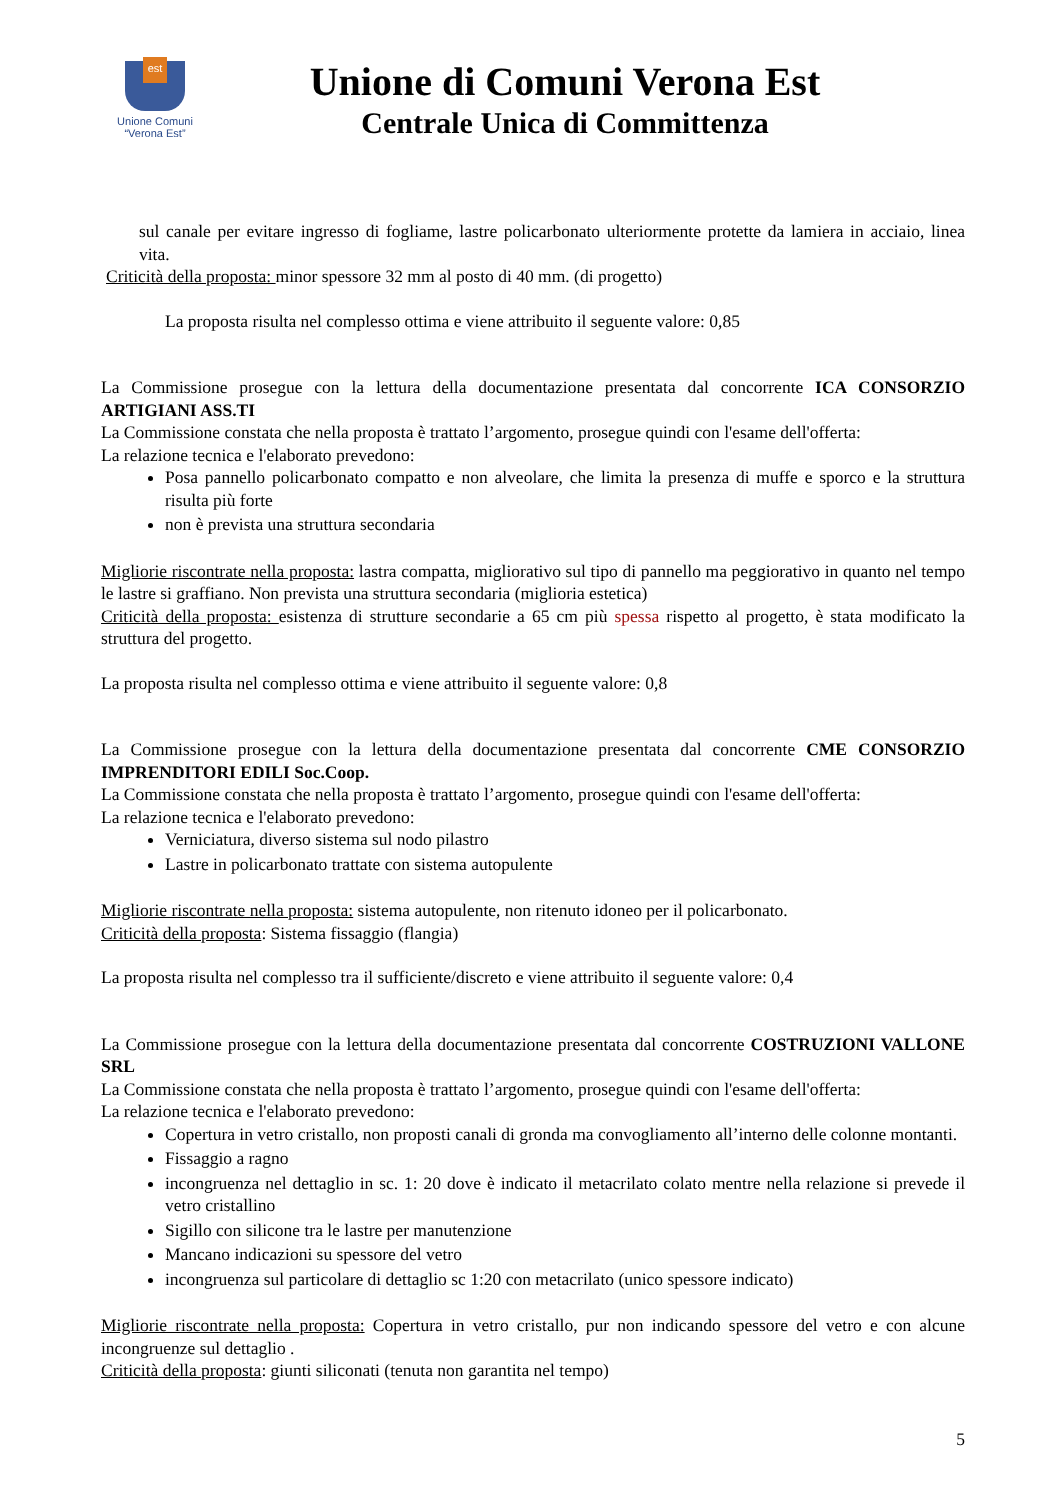est
Unione Comuni
“Verona Est”
Unione di Comuni Verona Est
Centrale Unica di Committenza
sul canale per evitare ingresso di fogliame, lastre policarbonato ulteriormente protette da lamiera in acciaio, linea vita.
Criticità della proposta: minor spessore 32 mm al posto di 40 mm. (di progetto)
La proposta risulta nel complesso ottima e viene attribuito il seguente valore: 0,85
La Commissione prosegue con la lettura della documentazione presentata dal concorrente ICA CONSORZIO ARTIGIANI ASS.TI
La Commissione constata che nella proposta è trattato l’argomento, prosegue quindi con l'esame dell'offerta:
La relazione tecnica e l'elaborato prevedono:
Posa pannello policarbonato compatto e non alveolare, che limita la presenza di muffe e sporco e la struttura risulta più forte
non è prevista una struttura secondaria
Migliorie riscontrate nella proposta: lastra compatta, migliorativo sul tipo di pannello ma peggiorativo in quanto nel tempo le lastre si graffiano. Non prevista una struttura secondaria (miglioria estetica)
Criticità della proposta: esistenza di strutture secondarie a 65 cm più spessa rispetto al progetto, è stata modificato la struttura del progetto.
La proposta risulta nel complesso ottima e viene attribuito il seguente valore: 0,8
La Commissione prosegue con la lettura della documentazione presentata dal concorrente CME CONSORZIO IMPRENDITORI EDILI Soc.Coop.
La Commissione constata che nella proposta è trattato l’argomento, prosegue quindi con l'esame dell'offerta:
La relazione tecnica e l'elaborato prevedono:
Verniciatura, diverso sistema sul nodo pilastro
Lastre in policarbonato trattate con sistema autopulente
Migliorie riscontrate nella proposta: sistema autopulente, non ritenuto idoneo per il policarbonato.
Criticità della proposta: Sistema fissaggio (flangia)
La proposta risulta nel complesso tra il sufficiente/discreto e viene attribuito il seguente valore: 0,4
La Commissione prosegue con la lettura della documentazione presentata dal concorrente COSTRUZIONI VALLONE SRL
La Commissione constata che nella proposta è trattato l’argomento, prosegue quindi con l'esame dell'offerta:
La relazione tecnica e l'elaborato prevedono:
Copertura in vetro cristallo, non proposti canali di gronda ma convogliamento all’interno delle colonne montanti.
Fissaggio a ragno
incongruenza nel dettaglio in sc. 1: 20 dove è indicato il metacrilato colato mentre nella relazione si prevede il vetro cristallino
Sigillo con silicone tra le lastre per manutenzione
Mancano indicazioni su spessore del vetro
incongruenza sul particolare di dettaglio sc 1:20 con metacrilato (unico spessore indicato)
Migliorie riscontrate nella proposta: Copertura in vetro cristallo, pur non indicando spessore del vetro e con alcune incongruenze sul dettaglio .
Criticità della proposta: giunti siliconati (tenuta non garantita nel tempo)
5